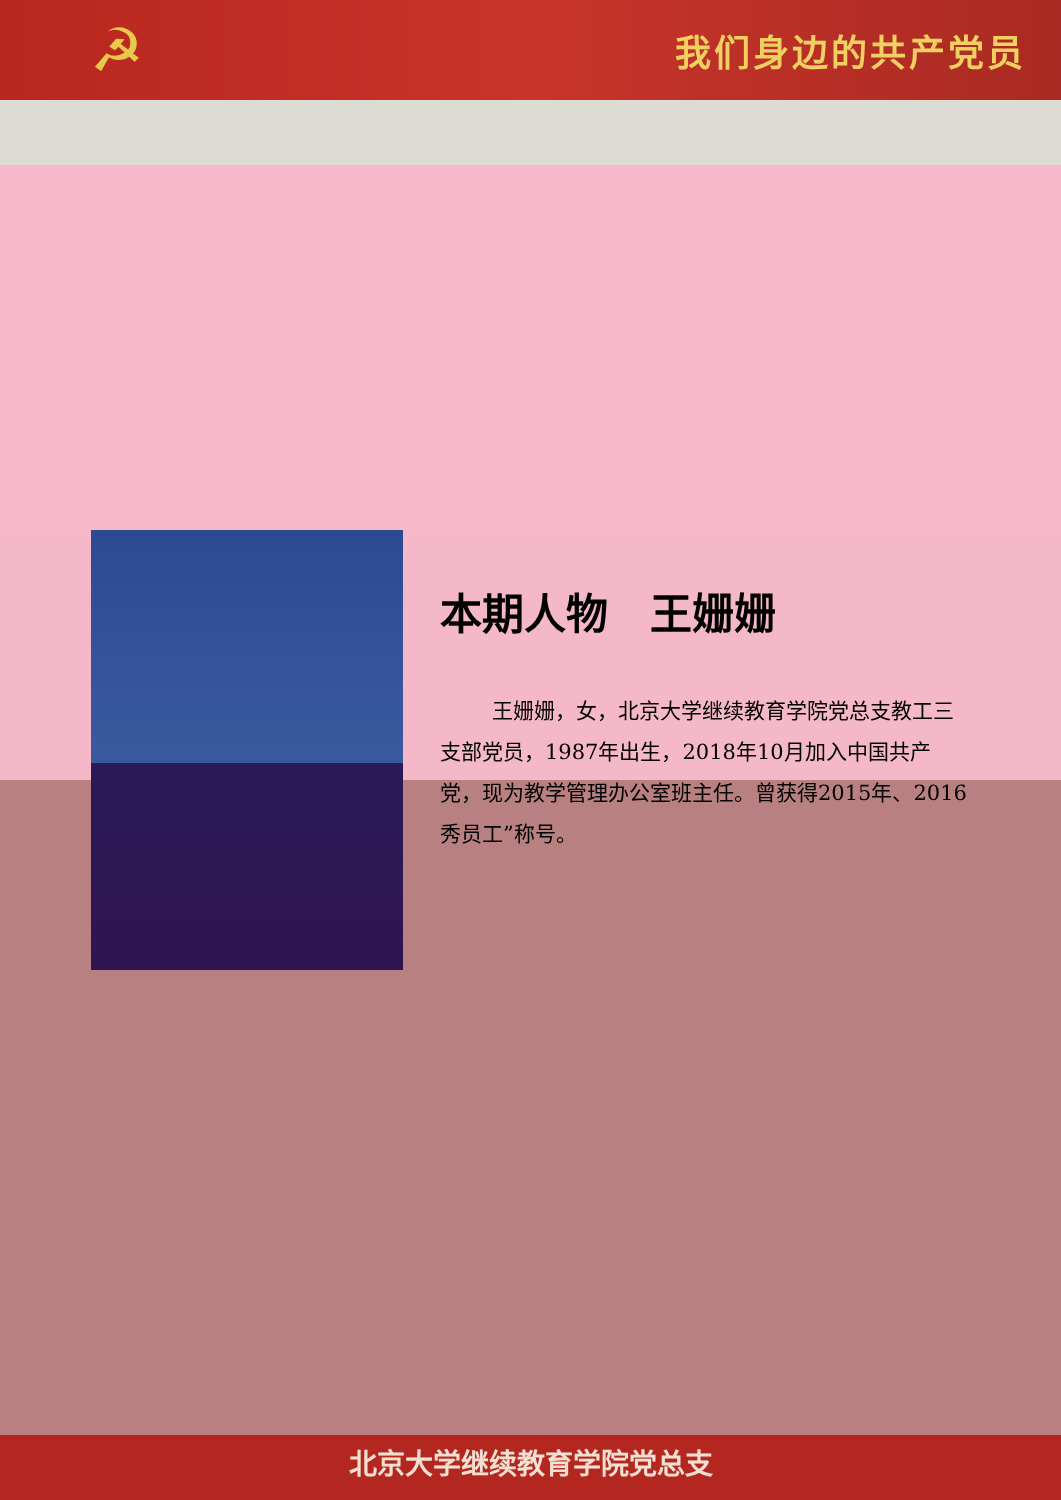☭
我们身边的共产党员
本期人物　王姗姗
王姗姗，女，北京大学继续教育学院党总支教工三支部党员，1987年出生，2018年10月加入中国共产党，现为教学管理办公室班主任。曾获得2015年、2016 秀员工”称号。
北京大学继续教育学院党总支